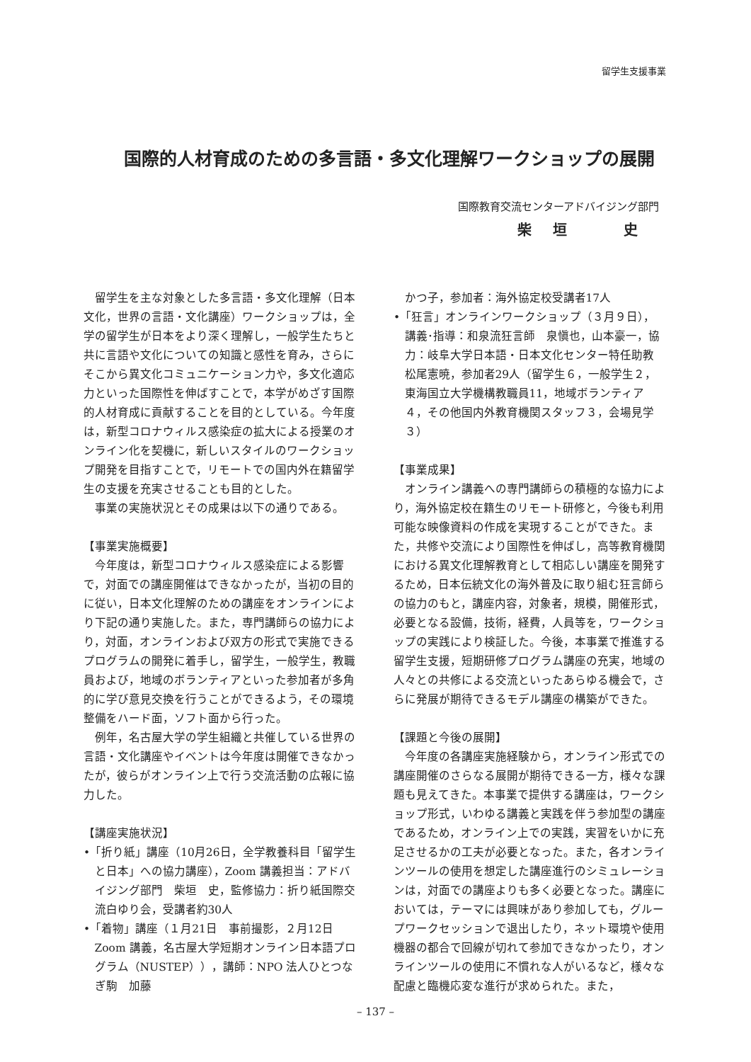留学生支援事業
国際的人材育成のための多言語・多文化理解ワークショップの展開
国際教育交流センターアドバイジング部門
柴垣　史
留学生を主な対象とした多言語・多文化理解（日本文化，世界の言語・文化講座）ワークショップは，全学の留学生が日本をより深く理解し，一般学生たちと共に言語や文化についての知識と感性を育み，さらにそこから異文化コミュニケーション力や，多文化適応力といった国際性を伸ばすことで，本学がめざす国際的人材育成に貢献することを目的としている。今年度は，新型コロナウィルス感染症の拡大による授業のオンライン化を契機に，新しいスタイルのワークショップ開発を目指すことで，リモートでの国内外在籍留学生の支援を充実させることも目的とした。
事業の実施状況とその成果は以下の通りである。
【事業実施概要】
今年度は，新型コロナウィルス感染症による影響で，対面での講座開催はできなかったが，当初の目的に従い，日本文化理解のための講座をオンラインにより下記の通り実施した。また，専門講師らの協力により，対面，オンラインおよび双方の形式で実施できるプログラムの開発に着手し，留学生，一般学生，教職員および，地域のボランティアといった参加者が多角的に学び意見交換を行うことができるよう，その環境整備をハード面，ソフト面から行った。
例年，名古屋大学の学生組織と共催している世界の言語・文化講座やイベントは今年度は開催できなかったが，彼らがオンライン上で行う交流活動の広報に協力した。
【講座実施状況】
•「折り紙」講座（10月26日，全学教養科目「留学生と日本」への協力講座），Zoom 講義担当：アドバイジング部門　柴垣　史，監修協力：折り紙国際交流白ゆり会，受講者約30人
•「着物」講座（１月21日　事前撮影，２月12日 Zoom 講義，名古屋大学短期オンライン日本語プログラム（NUSTEP）），講師：NPO 法人ひとつなぎ駒　加藤
かつ子，参加者：海外協定校受講者17人
•「狂言」オンラインワークショップ（３月９日），講義･指導：和泉流狂言師　泉愼也，山本豪一，協力：岐阜大学日本語・日本文化センター特任助教　松尾憲暁，参加者29人（留学生６，一般学生２，東海国立大学機構教職員11，地域ボランティア４，その他国内外教育機関スタッフ３，会場見学３）
【事業成果】
オンライン講義への専門講師らの積極的な協力により，海外協定校在籍生のリモート研修と，今後も利用可能な映像資料の作成を実現することができた。また，共修や交流により国際性を伸ばし，高等教育機関における異文化理解教育として相応しい講座を開発するため，日本伝統文化の海外普及に取り組む狂言師らの協力のもと，講座内容，対象者，規模，開催形式，必要となる設備，技術，経費，人員等を，ワークショップの実践により検証した。今後，本事業で推進する留学生支援，短期研修プログラム講座の充実，地域の人々との共修による交流といったあらゆる機会で，さらに発展が期待できるモデル講座の構築ができた。
【課題と今後の展開】
今年度の各講座実施経験から，オンライン形式での講座開催のさらなる展開が期待できる一方，様々な課題も見えてきた。本事業で提供する講座は，ワークショップ形式，いわゆる講義と実践を伴う参加型の講座であるため，オンライン上での実践，実習をいかに充足させるかの工夫が必要となった。また，各オンラインツールの使用を想定した講座進行のシミュレーションは，対面での講座よりも多く必要となった。講座においては，テーマには興味があり参加しても，グループワークセッションで退出したり，ネット環境や使用機器の都合で回線が切れて参加できなかったり，オンラインツールの使用に不慣れな人がいるなど，様々な配慮と臨機応変な進行が求められた。また，
– 137 –